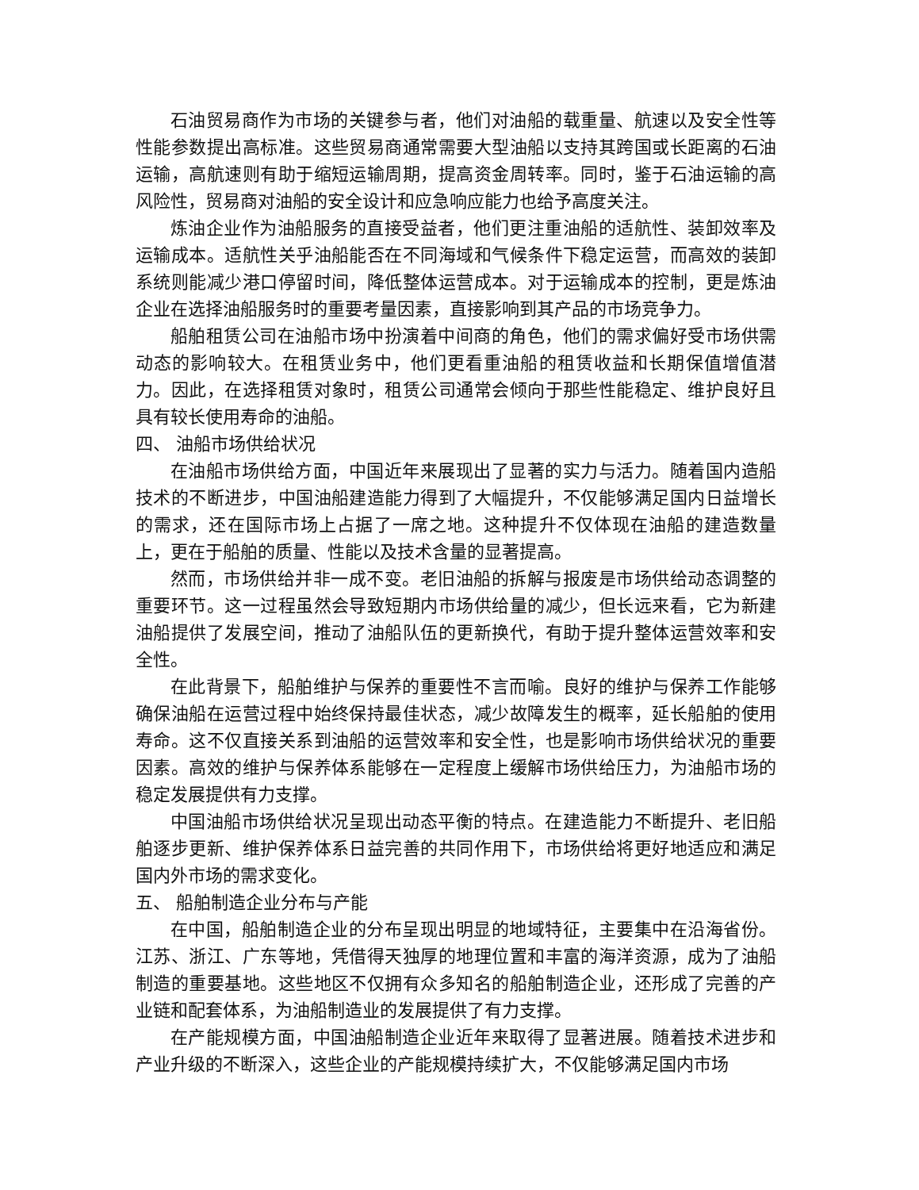石油贸易商作为市场的关键参与者，他们对油船的载重量、航速以及安全性等性能参数提出高标准。这些贸易商通常需要大型油船以支持其跨国或长距离的石油运输，高航速则有助于缩短运输周期，提高资金周转率。同时，鉴于石油运输的高风险性，贸易商对油船的安全设计和应急响应能力也给予高度关注。
炼油企业作为油船服务的直接受益者，他们更注重油船的适航性、装卸效率及运输成本。适航性关乎油船能否在不同海域和气候条件下稳定运营，而高效的装卸系统则能减少港口停留时间，降低整体运营成本。对于运输成本的控制，更是炼油企业在选择油船服务时的重要考量因素，直接影响到其产品的市场竞争力。
船舶租赁公司在油船市场中扮演着中间商的角色，他们的需求偏好受市场供需动态的影响较大。在租赁业务中，他们更看重油船的租赁收益和长期保值增值潜力。因此，在选择租赁对象时，租赁公司通常会倾向于那些性能稳定、维护良好且具有较长使用寿命的油船。
四、 油船市场供给状况
在油船市场供给方面，中国近年来展现出了显著的实力与活力。随着国内造船技术的不断进步，中国油船建造能力得到了大幅提升，不仅能够满足国内日益增长的需求，还在国际市场上占据了一席之地。这种提升不仅体现在油船的建造数量上，更在于船舶的质量、性能以及技术含量的显著提高。
然而，市场供给并非一成不变。老旧油船的拆解与报废是市场供给动态调整的重要环节。这一过程虽然会导致短期内市场供给量的减少，但长远来看，它为新建油船提供了发展空间，推动了油船队伍的更新换代，有助于提升整体运营效率和安全性。
在此背景下，船舶维护与保养的重要性不言而喻。良好的维护与保养工作能够确保油船在运营过程中始终保持最佳状态，减少故障发生的概率，延长船舶的使用寿命。这不仅直接关系到油船的运营效率和安全性，也是影响市场供给状况的重要因素。高效的维护与保养体系能够在一定程度上缓解市场供给压力，为油船市场的稳定发展提供有力支撑。
中国油船市场供给状况呈现出动态平衡的特点。在建造能力不断提升、老旧船舶逐步更新、维护保养体系日益完善的共同作用下，市场供给将更好地适应和满足国内外市场的需求变化。
五、 船舶制造企业分布与产能
在中国，船舶制造企业的分布呈现出明显的地域特征，主要集中在沿海省份。江苏、浙江、广东等地，凭借得天独厚的地理位置和丰富的海洋资源，成为了油船制造的重要基地。这些地区不仅拥有众多知名的船舶制造企业，还形成了完善的产业链和配套体系，为油船制造业的发展提供了有力支撑。
在产能规模方面，中国油船制造企业近年来取得了显著进展。随着技术进步和产业升级的不断深入，这些企业的产能规模持续扩大，不仅能够满足国内市场